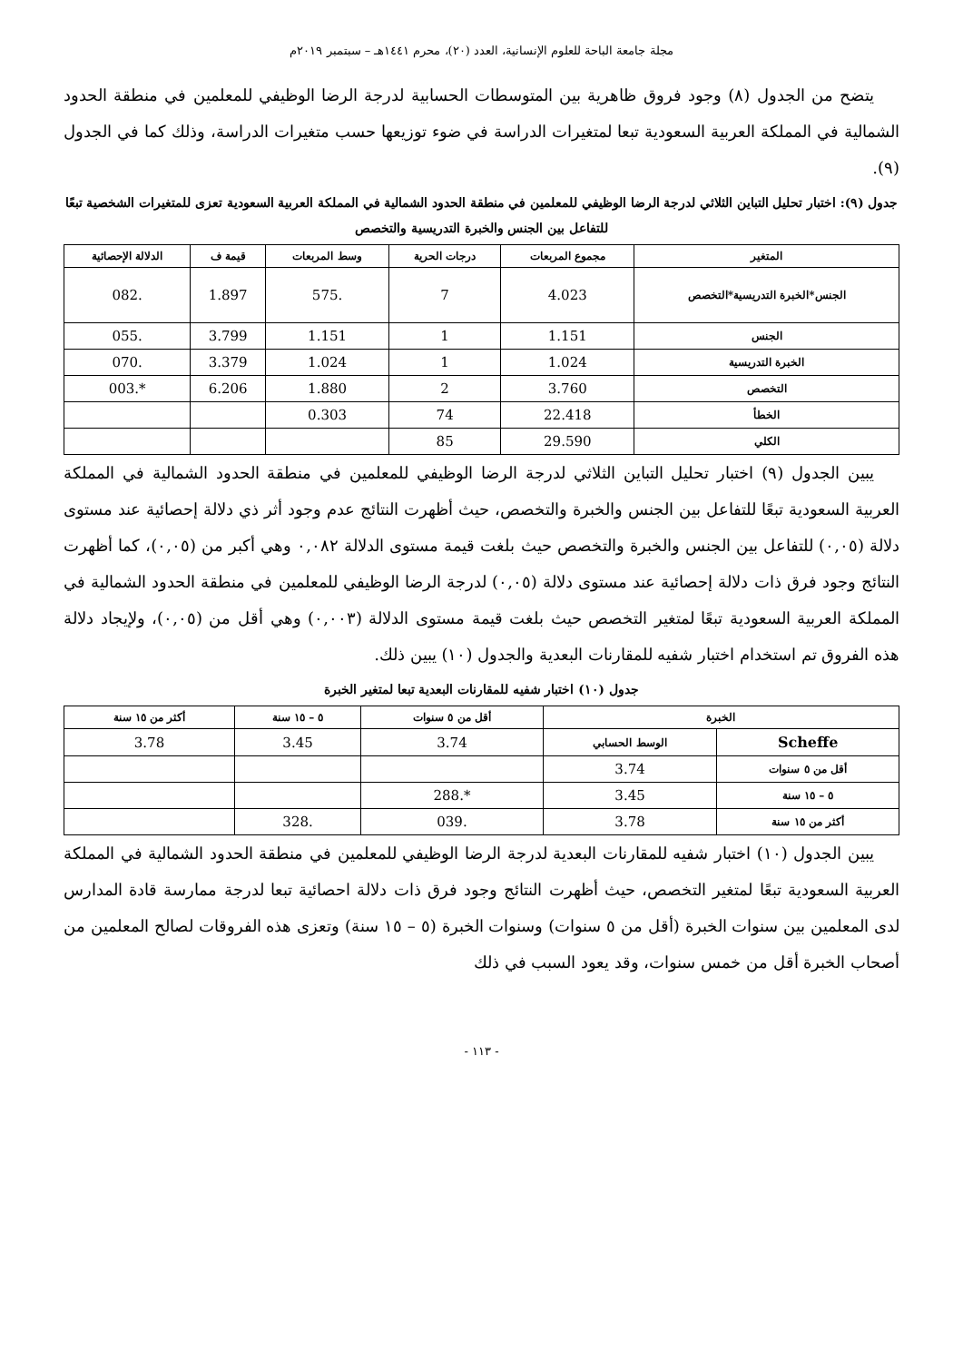مجلة جامعة الباحة للعلوم الإنسانية، العدد (٢٠)، محرم ١٤٤١هـ – سبتمبر ٢٠١٩م
يتضح من الجدول (٨) وجود فروق ظاهرية بين المتوسطات الحسابية لدرجة الرضا الوظيفي للمعلمين في منطقة الحدود الشمالية في المملكة العربية السعودية تبعا لمتغيرات الدراسة في ضوء توزيعها حسب متغيرات الدراسة، وذلك كما في الجدول (٩).
جدول (٩): اختبار تحليل التباين الثلاثي لدرجة الرضا الوظيفي للمعلمين في منطقة الحدود الشمالية في المملكة العربية السعودية تعزى للمتغيرات الشخصية تبعًا للتفاعل بين الجنس والخبرة التدريسية والتخصص
| المتغير | مجموع المربعات | درجات الحرية | وسط المربعات | قيمة ف | الدلالة الإحصائية |
| --- | --- | --- | --- | --- | --- |
| الجنس*الخبرة التدريسية*التخصص | 4.023 | 7 | .575 | 1.897 | .082 |
| الجنس | 1.151 | 1 | 1.151 | 3.799 | .055 |
| الخبرة التدريسية | 1.024 | 1 | 1.024 | 3.379 | .070 |
| التخصص | 3.760 | 2 | 1.880 | 6.206 | *.003 |
| الخطأ | 22.418 | 74 | 0.303 | | |
| الكلي | 29.590 | 85 | | | |
يبين الجدول (٩) اختبار تحليل التباين الثلاثي لدرجة الرضا الوظيفي للمعلمين في منطقة الحدود الشمالية في المملكة العربية السعودية تبعًا للتفاعل بين الجنس والخبرة والتخصص، حيث أظهرت النتائج عدم وجود أثر ذي دلالة إحصائية عند مستوى دلالة (٠,٠٥) للتفاعل بين الجنس والخبرة والتخصص حيث بلغت قيمة مستوى الدلالة ٠,٠٨٢ وهي أكبر من (٠,٠٥)، كما أظهرت النتائج وجود فرق ذات دلالة إحصائية عند مستوى دلالة (٠,٠٥) لدرجة الرضا الوظيفي للمعلمين في منطقة الحدود الشمالية في المملكة العربية السعودية تبعًا لمتغير التخصص حيث بلغت قيمة مستوى الدلالة (٠,٠٠٣) وهي أقل من (٠,٠٥)، ولإيجاد دلالة هذه الفروق تم استخدام اختبار شفيه للمقارنات البعدية والجدول (١٠) يبين ذلك.
جدول (١٠) اختبار شفيه للمقارنات البعدية تبعا لمتغير الخبرة
| الخبرة | | أقل من ٥ سنوات | ٥ – ١٥ سنة | أكثر من ١٥ سنة |
| --- | --- | --- | --- | --- |
| Scheffe | الوسط الحسابي | 3.74 | 3.45 | 3.78 |
| أقل من ٥ سنوات | 3.74 | | | |
| ٥ – ١٥ سنة | 3.45 | *.288 | | |
| أكثر من ١٥ سنة | 3.78 | .039 | .328 | |
يبين الجدول (١٠) اختبار شفيه للمقارنات البعدية لدرجة الرضا الوظيفي للمعلمين في منطقة الحدود الشمالية في المملكة العربية السعودية تبعًا لمتغير التخصص، حيث أظهرت النتائج وجود فرق ذات دلالة احصائية تبعا لدرجة ممارسة قادة المدارس لدى المعلمين بين سنوات الخبرة (أقل من ٥ سنوات) وسنوات الخبرة (٥ – ١٥ سنة) وتعزى هذه الفروقات لصالح المعلمين من أصحاب الخبرة أقل من خمس سنوات، وقد يعود السبب في ذلك
- ١١٣ -